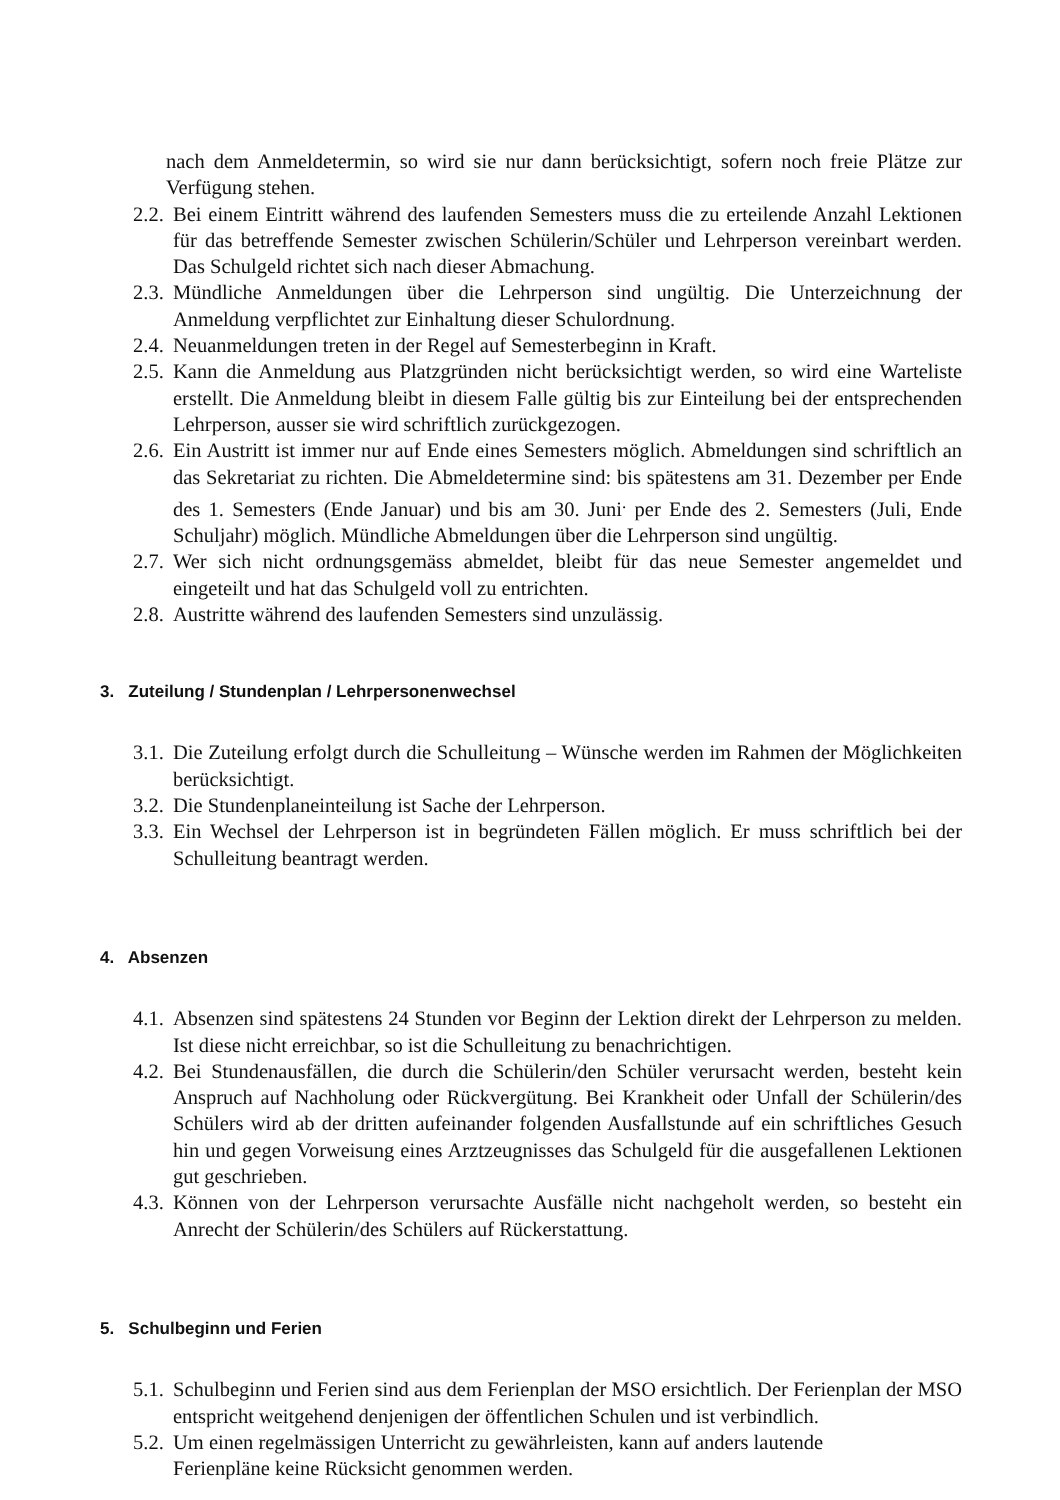nach dem Anmeldetermin, so wird sie nur dann berücksichtigt, sofern noch freie Plätze zur Verfügung stehen.
2.2. Bei einem Eintritt während des laufenden Semesters muss die zu erteilende Anzahl Lektionen für das betreffende Semester zwischen Schülerin/Schüler und Lehrperson vereinbart werden. Das Schulgeld richtet sich nach dieser Abmachung.
2.3. Mündliche Anmeldungen über die Lehrperson sind ungültig. Die Unterzeichnung der Anmeldung verpflichtet zur Einhaltung dieser Schulordnung.
2.4. Neuanmeldungen treten in der Regel auf Semesterbeginn in Kraft.
2.5. Kann die Anmeldung aus Platzgründen nicht berücksichtigt werden, so wird eine Warteliste erstellt. Die Anmeldung bleibt in diesem Falle gültig bis zur Einteilung bei der entsprechenden Lehrperson, ausser sie wird schriftlich zurückgezogen.
2.6. Ein Austritt ist immer nur auf Ende eines Semesters möglich. Abmeldungen sind schriftlich an das Sekretariat zu richten. Die Abmeldetermine sind: bis spätestens am 31. Dezember per Ende des 1. Semesters (Ende Januar) und bis am 30. Juni<sup>.</sup> per Ende des 2. Semesters (Juli, Ende Schuljahr) möglich. Mündliche Abmeldungen über die Lehrperson sind ungültig.
2.7. Wer sich nicht ordnungsgemäss abmeldet, bleibt für das neue Semester angemeldet und eingeteilt und hat das Schulgeld voll zu entrichten.
2.8. Austritte während des laufenden Semesters sind unzulässig.
3. Zuteilung / Stundenplan / Lehrpersonenwechsel
3.1. Die Zuteilung erfolgt durch die Schulleitung – Wünsche werden im Rahmen der Möglichkeiten berücksichtigt.
3.2. Die Stundenplaneinteilung ist Sache der Lehrperson.
3.3. Ein Wechsel der Lehrperson ist in begründeten Fällen möglich. Er muss schriftlich bei der Schulleitung beantragt werden.
4. Absenzen
4.1. Absenzen sind spätestens 24 Stunden vor Beginn der Lektion direkt der Lehrperson zu melden. Ist diese nicht erreichbar, so ist die Schulleitung zu benachrichtigen.
4.2. Bei Stundenausfällen, die durch die Schülerin/den Schüler verursacht werden, besteht kein Anspruch auf Nachholung oder Rückvergütung. Bei Krankheit oder Unfall der Schülerin/des Schülers wird ab der dritten aufeinander folgenden Ausfallstunde auf ein schriftliches Gesuch hin und gegen Vorweisung eines Arztzeugnisses das Schulgeld für die ausgefallenen Lektionen gut geschrieben.
4.3. Können von der Lehrperson verursachte Ausfälle nicht nachgeholt werden, so besteht ein Anrecht der Schülerin/des Schülers auf Rückerstattung.
5. Schulbeginn und Ferien
5.1. Schulbeginn und Ferien sind aus dem Ferienplan der MSO ersichtlich. Der Ferienplan der MSO entspricht weitgehend denjenigen der öffentlichen Schulen und ist verbindlich.
5.2. Um einen regelmässigen Unterricht zu gewährleisten, kann auf anders lautende Ferienpläne keine Rücksicht genommen werden.